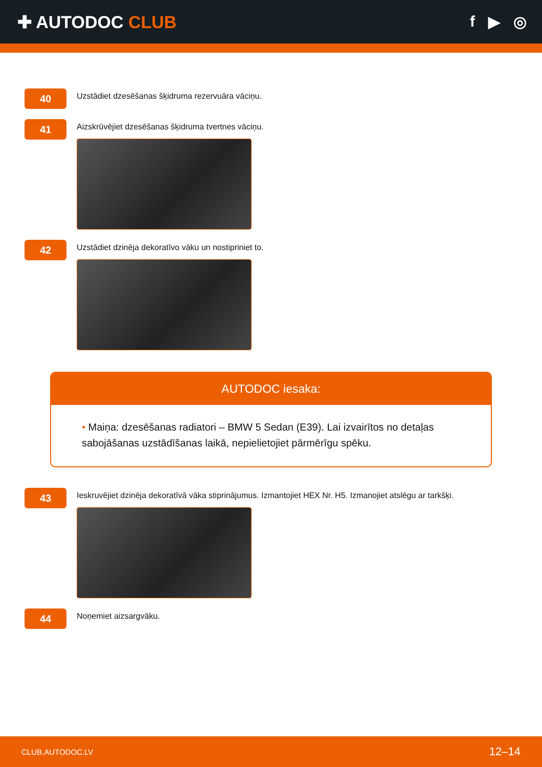✚ AUTODOC CLUB f ▶ ◎
40
Uzstādiet dzesēšanas šķidruma rezervuāra vāciņu.
41
Aizskrūvējiet dzesēšanas šķidruma tvertnes vāciņu.
42
Uzstādiet dzinēja dekoratīvo vāku un nostipriniet to.
AUTODOC iesaka:
• Maiņa: dzesēšanas radiatori – BMW 5 Sedan (E39). Lai izvairītos no detaļas sabojāšanas uzstādīšanas laikā, nepielietojiet pārmērīgu spēku.
43
Ieskruvējiet dzinēja dekoratīvā vāka stiprinājumus. Izmantojiet HEX Nr. H5. Izmanojiet atslēgu ar tarkšķi.
44
Noņemiet aizsargvāku.
CLUB.AUTODOC.LV 12–14